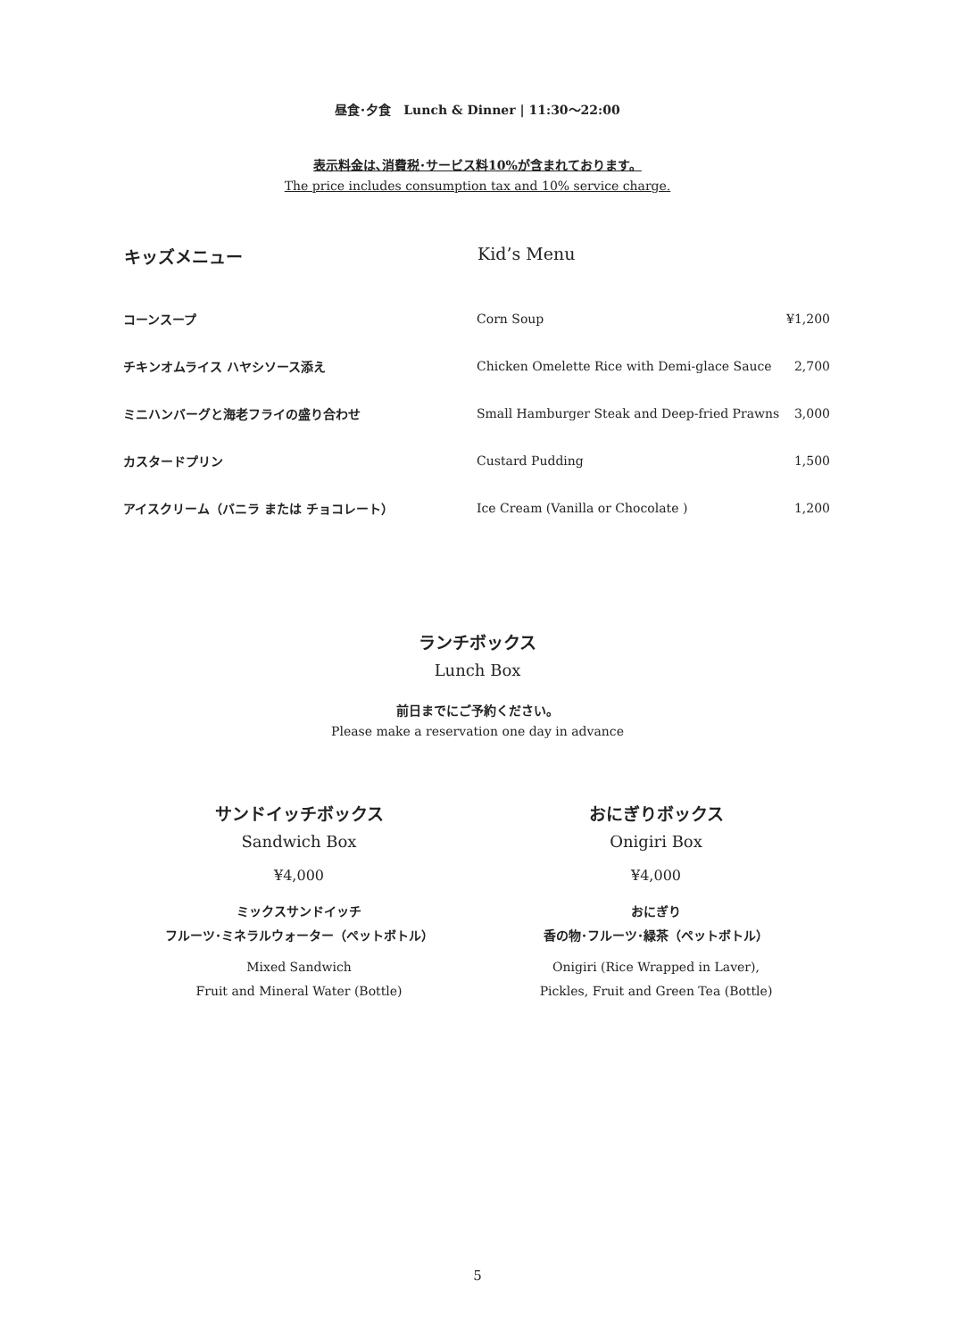昼食･夕食　Lunch & Dinner | 11:30〜22:00
表示料金は､消費税･サービス料10%が含まれております。
The price includes consumption tax and 10% service charge.
| キッズメニュー | Kid’s Menu | |
| --- | --- | --- |
| コーンスープ | Corn Soup | ¥1,200 |
| チキンオムライス ハヤシソース添え | Chicken Omelette Rice with Demi-glace Sauce | 2,700 |
| ミニハンバーグと海老フライの盛り合わせ | Small Hamburger Steak and Deep-fried Prawns | 3,000 |
| カスタードプリン | Custard Pudding | 1,500 |
| アイスクリーム（バニラ または チョコレート） | Ice Cream (Vanilla or Chocolate ) | 1,200 |
ランチボックス
Lunch Box
前日までにご予約ください。
Please make a reservation one day in advance
サンドイッチボックス
Sandwich Box
¥4,000
ミックスサンドイッチ
フルーツ･ミネラルウォーター（ペットボトル）
Mixed Sandwich
Fruit and Mineral Water (Bottle)
おにぎりボックス
Onigiri Box
¥4,000
おにぎり
香の物･フルーツ･緑茶（ペットボトル）
Onigiri (Rice Wrapped in Laver),
Pickles, Fruit and Green Tea (Bottle)
5